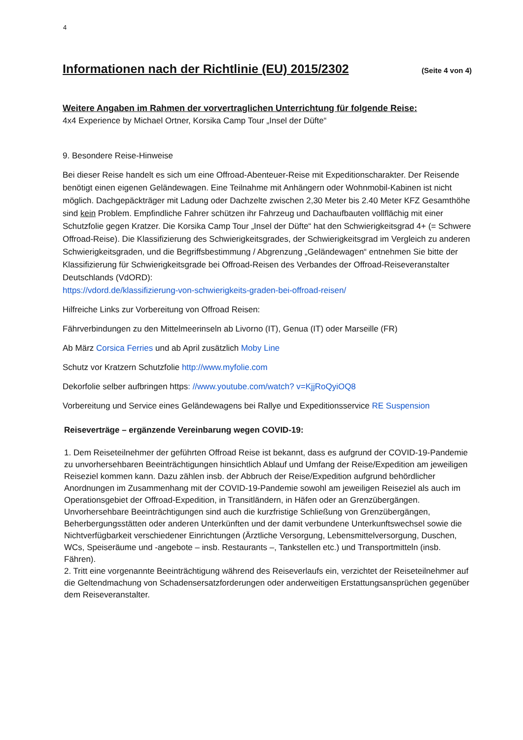4
Informationen nach der Richtlinie (EU) 2015/2302 (Seite 4 von 4)
Weitere Angaben im Rahmen der vorvertraglichen Unterrichtung für folgende Reise:
4x4 Experience by Michael Ortner, Korsika Camp Tour „Insel der Düfte“
9. Besondere Reise-Hinweise
Bei dieser Reise handelt es sich um eine Offroad-Abenteuer-Reise mit Expeditionscharakter. Der Reisende benötigt einen eigenen Geländewagen. Eine Teilnahme mit Anhängern oder Wohnmobil-Kabinen ist nicht möglich. Dachgepäckträger mit Ladung oder Dachzelte zwischen 2,30 Meter bis 2.40 Meter KFZ Gesamthöhe sind kein Problem. Empfindliche Fahrer schützen ihr Fahrzeug und Dachaufbauten vollflächig mit einer Schutzfolie gegen Kratzer. Die Korsika Camp Tour „Insel der Düfte“ hat den Schwierigkeitsgrad 4+ (= Schwere Offroad-Reise). Die Klassifizierung des Schwierigkeitsgrades, der Schwierigkeitsgrad im Vergleich zu anderen Schwierigkeitsgraden, und die Begriffsbestimmung / Abgrenzung „Geländewagen“ entnehmen Sie bitte der Klassifizierung für Schwierigkeitsgrade bei Offroad-Reisen des Verbandes der Offroad-Reiseveranstalter Deutschlands (VdORD):
https://vdord.de/klassifizierung-von-schwierigkeits-graden-bei-offroad-reisen/
Hilfreiche Links zur Vorbereitung von Offroad Reisen:
Fährverbindungen zu den Mittelmeerinseln ab Livorno (IT), Genua (IT) oder Marseille (FR)
Ab März Corsica Ferries und ab April zusätzlich Moby Line
Schutz vor Kratzern Schutzfolie http://www.myfolie.com
Dekorfolie selber aufbringen https: //www.youtube.com/watch? v=KjjRoQyiOQ8
Vorbereitung und Service eines Geländewagens bei Rallye und Expeditionsservice RE Suspension
Reiseverträge – ergänzende Vereinbarung wegen COVID-19:
1. Dem Reiseteilnehmer der geführten Offroad Reise ist bekannt, dass es aufgrund der COVID-19-Pandemie zu unvorhersehbaren Beeinträchtigungen hinsichtlich Ablauf und Umfang der Reise/Expedition am jeweiligen Reiseziel kommen kann. Dazu zählen insb. der Abbruch der Reise/Expedition aufgrund behördlicher Anordnungen im Zusammenhang mit der COVID-19-Pandemie sowohl am jeweiligen Reiseziel als auch im Operationsgebiet der Offroad-Expedition, in Transitländern, in Häfen oder an Grenzübergängen. Unvorhersehbare Beeinträchtigungen sind auch die kurzfristige Schließung von Grenzübergängen, Beherbergungsstätten oder anderen Unterkünften und der damit verbundene Unterkunftswechsel sowie die Nichtverfügbarkeit verschiedener Einrichtungen (Ärztliche Versorgung, Lebensmittelversorgung, Duschen, WCs, Speiseräume und -angebote – insb. Restaurants –, Tankstellen etc.) und Transportmitteln (insb. Fähren).
2. Tritt eine vorgenannte Beeinträchtigung während des Reiseverlaufs ein, verzichtet der Reiseteilnehmer auf die Geltendmachung von Schadensersatzforderungen oder anderweitigen Erstattungsansprüchen gegenüber dem Reiseveranstalter.